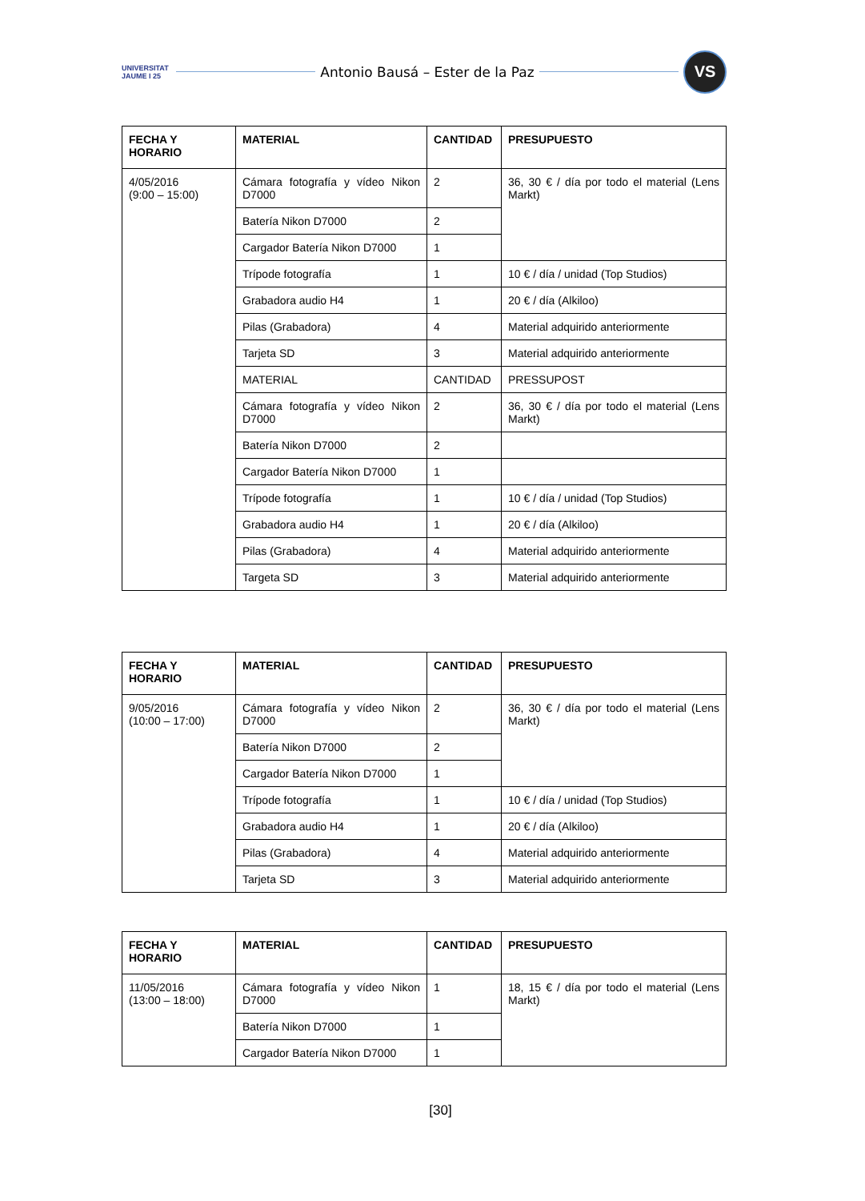UNIVERSITAT JAUME I 25
Antonio Bausá – Ester de la Paz
VS
| FECHA Y HORARIO | MATERIAL | CANTIDAD | PRESUPUESTO |
| --- | --- | --- | --- |
| 4/05/2016 (9:00 – 15:00) | Cámara fotografía y vídeo Nikon D7000 | 2 | 36, 30 € / día por todo el material (Lens Markt) |
| | Batería Nikon D7000 | 2 | |
| | Cargador Batería Nikon D7000 | 1 | |
| | Trípode fotografía | 1 | 10 € / día / unidad (Top Studios) |
| | Grabadora audio H4 | 1 | 20 € / día (Alkiloo) |
| | Pilas (Grabadora) | 4 | Material adquirido anteriormente |
| | Tarjeta SD | 3 | Material adquirido anteriormente |
| | MATERIAL | CANTIDAD | PRESSUPOST |
| | Cámara fotografía y vídeo Nikon D7000 | 2 | 36, 30 € / día por todo el material (Lens Markt) |
| | Batería Nikon D7000 | 2 | |
| | Cargador Batería Nikon D7000 | 1 | |
| | Trípode fotografía | 1 | 10 € / día / unidad (Top Studios) |
| | Grabadora audio H4 | 1 | 20 € / día (Alkiloo) |
| | Pilas (Grabadora) | 4 | Material adquirido anteriormente |
| | Targeta SD | 3 | Material adquirido anteriormente |
| FECHA Y HORARIO | MATERIAL | CANTIDAD | PRESUPUESTO |
| --- | --- | --- | --- |
| 9/05/2016 (10:00 – 17:00) | Cámara fotografía y vídeo Nikon D7000 | 2 | 36, 30 € / día por todo el material (Lens Markt) |
| | Batería Nikon D7000 | 2 | |
| | Cargador Batería Nikon D7000 | 1 | |
| | Trípode fotografía | 1 | 10 € / día / unidad (Top Studios) |
| | Grabadora audio H4 | 1 | 20 € / día (Alkiloo) |
| | Pilas (Grabadora) | 4 | Material adquirido anteriormente |
| | Tarjeta SD | 3 | Material adquirido anteriormente |
| FECHA Y HORARIO | MATERIAL | CANTIDAD | PRESUPUESTO |
| --- | --- | --- | --- |
| 11/05/2016 (13:00 – 18:00) | Cámara fotografía y vídeo Nikon D7000 | 1 | 18, 15 € / día por todo el material (Lens Markt) |
| | Batería Nikon D7000 | 1 | |
| | Cargador Batería Nikon D7000 | 1 | |
[30]